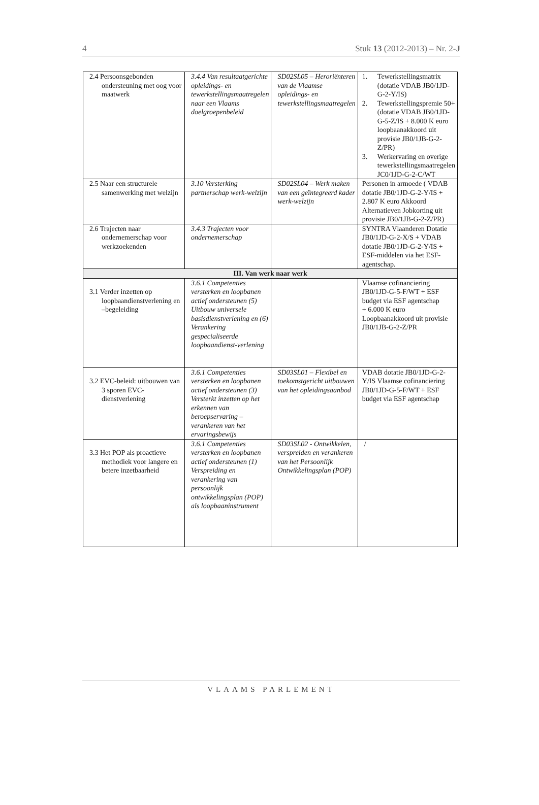4 Stuk 13 (2012-2013) – Nr. 2-J
| 2.4 Persoonsgebonden ondersteuning met oog voor maatwerk | 3.4.4 Van resultaatgerichte opleidings- en tewerkstellingsmaatregelen naar een Vlaams doelgroepenbeleid | SD02SL05 – Heroriënteren van de Vlaamse opleidings- en tewerkstellingsmaatregelen | 1. Tewerkstellingsmatrix (dotatie VDAB JB0/1JD-G-2-Y/IS) 2. Tewerkstellingspremie 50+ (dotatie VDAB JB0/1JD-G-5-Z/IS + 8.000 K euro loopbaanakkoord uit provisie JB0/1JB-G-2-Z/PR) 3. Werkervaring en overige tewerkstellingsmaatregelen JC0/1JD-G-2-C/WT |
| 2.5 Naar een structurele samenwerking met welzijn | 3.10 Versterking partnerschap werk-welzijn | SD02SL04 – Werk maken van een geïntegreerd kader werk-welzijn | Personen in armoede ( VDAB dotatie JB0/1JD-G-2-Y/IS + 2.807 K euro Akkoord Alternatieven Jobkorting uit provisie JB0/1JB-G-2-Z/PR) |
| 2.6 Trajecten naar ondernemerschap voor werkzoekenden | 3.4.3 Trajecten voor ondernemerschap | | SYNTRA Vlaanderen Dotatie JB0/1JD-G-2-X/S + VDAB dotatie JB0/1JD-G-2-Y/IS + ESF-middelen via het ESF-agentschap. |
| III. Van werk naar werk | | | |
| 3.1 Verder inzetten op loopbaandienstverlening en –begeleiding | 3.6.1 Competenties versterken en loopbanen actief ondersteunen (5) Uitbouw universele basisdienstverlening en (6) Verankering gespecialiseerde loopbaandienst-verlening | | Vlaamse cofinanciering JB0/1JD-G-5-F/WT + ESF budget via ESF agentschap + 6.000 K euro Loopbaanakkoord uit provisie JB0/1JB-G-2-Z/PR |
| 3.2 EVC-beleid: uitbouwen van 3 sporen EVC-dienstverlening | 3.6.1 Competenties versterken en loopbanen actief ondersteunen (3) Versterkt inzetten op het erkennen van beroepservaring – verankeren van het ervaringsbewijs | SD03SL01 – Flexibel en toekomstgericht uitbouwen van het opleidingsaanbod | VDAB dotatie JB0/1JD-G-2-Y/IS Vlaamse cofinanciering JB0/1JD-G-5-F/WT + ESF budget via ESF agentschap |
| 3.3 Het POP als proactieve methodiek voor langere en betere inzetbaarheid | 3.6.1 Competenties versterken en loopbanen actief ondersteunen (1) Verspreiding en verankering van persoonlijk ontwikkelingsplan (POP) als loopbaaninstrument | SD03SL02 - Ontwikkelen, verspreiden en verankeren van het Persoonlijk Ontwikkelingsplan (POP) | / |
VLAAMS PARLEMENT